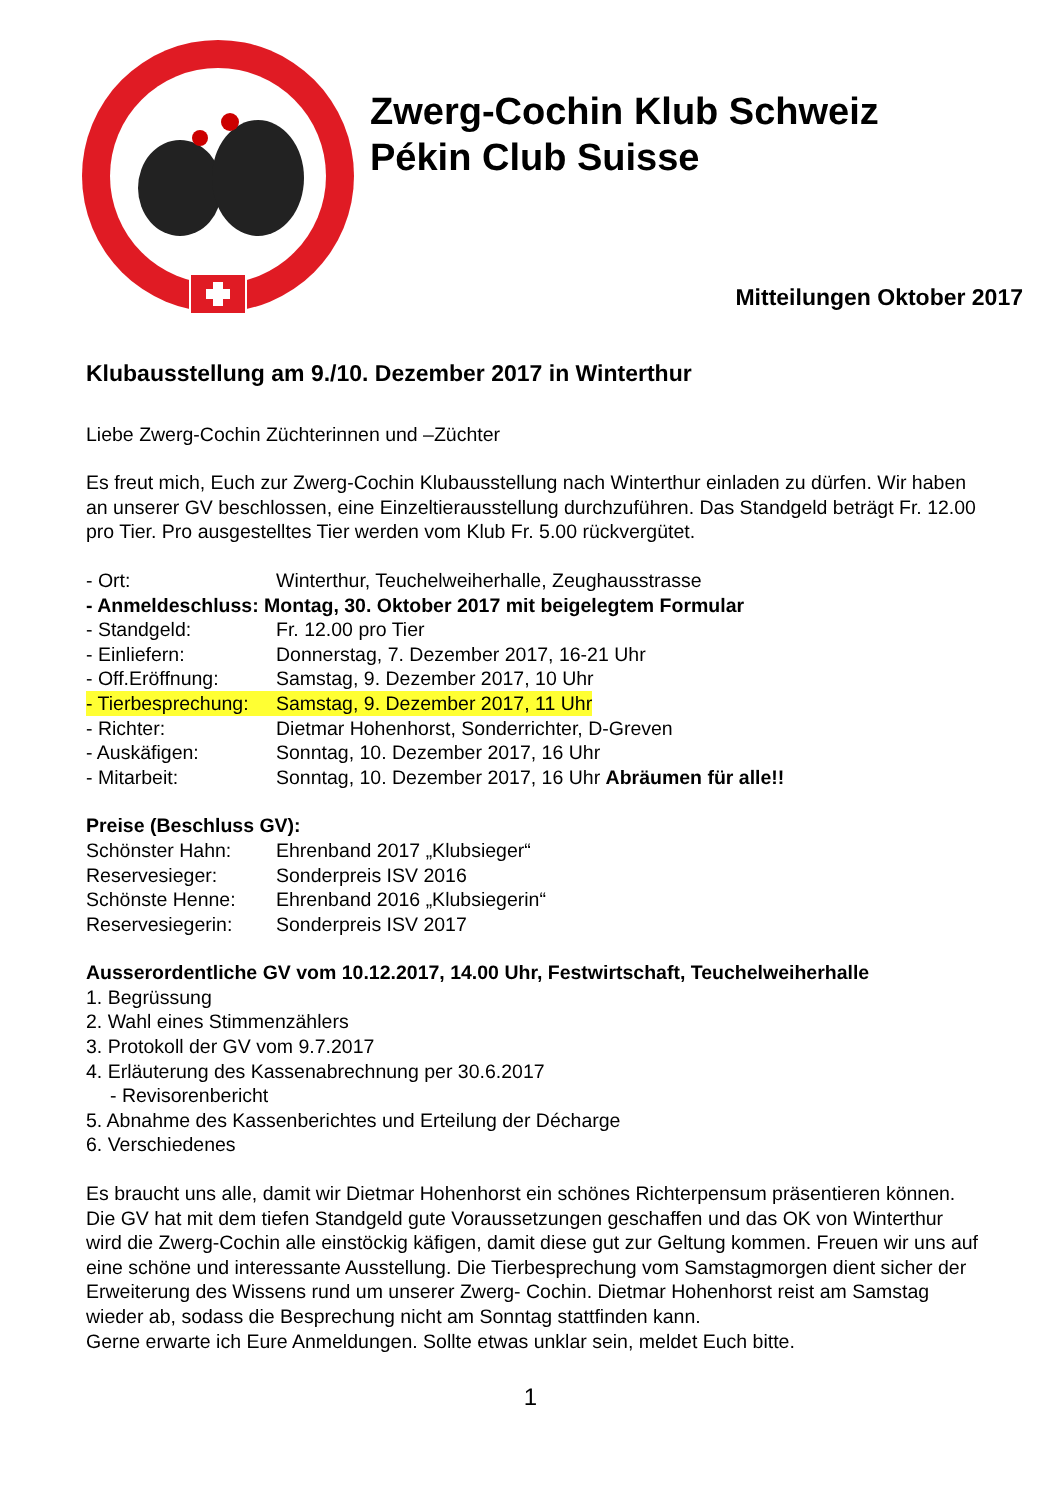Zwerg-Cochin Klub Schweiz
Pékin Club Suisse
Mitteilungen Oktober 2017
Klubausstellung am 9./10. Dezember 2017 in Winterthur
Liebe Zwerg-Cochin Züchterinnen und –Züchter
Es freut mich, Euch zur Zwerg-Cochin Klubausstellung nach Winterthur einladen zu dürfen. Wir haben an unserer GV beschlossen, eine Einzeltierausstellung durchzuführen. Das Standgeld beträgt Fr. 12.00 pro Tier. Pro ausgestelltes Tier werden vom Klub Fr. 5.00 rückvergütet.
- Ort: Winterthur, Teuchelweiherhalle, Zeughausstrasse
- Anmeldeschluss: Montag, 30. Oktober 2017 mit beigelegtem Formular
- Standgeld: Fr. 12.00 pro Tier
- Einliefern: Donnerstag, 7. Dezember 2017, 16-21 Uhr
- Off.Eröffnung: Samstag, 9. Dezember 2017, 10 Uhr
- Tierbesprechung: Samstag, 9. Dezember 2017, 11 Uhr
- Richter: Dietmar Hohenhorst, Sonderrichter, D-Greven
- Auskäfigen: Sonntag, 10. Dezember 2017, 16 Uhr
- Mitarbeit: Sonntag, 10. Dezember 2017, 16 Uhr Abräumen für alle!!
Preise (Beschluss GV):
Schönster Hahn: Ehrenband 2017 „Klubsieger“
Reservesieger: Sonderpreis ISV 2016
Schönste Henne: Ehrenband 2016 „Klubsiegerin“
Reservesiegerin: Sonderpreis ISV 2017
Ausserordentliche GV vom 10.12.2017, 14.00 Uhr, Festwirtschaft, Teuchelweiherhalle
1. Begrüssung
2. Wahl eines Stimmenzählers
3. Protokoll der GV vom 9.7.2017
4. Erläuterung des Kassenabrechnung per 30.6.2017
- Revisorenbericht
5. Abnahme des Kassenberichtes und Erteilung der Décharge
6. Verschiedenes
Es braucht uns alle, damit wir Dietmar Hohenhorst ein schönes Richterpensum präsentieren können. Die GV hat mit dem tiefen Standgeld gute Voraussetzungen geschaffen und das OK von Winterthur wird die Zwerg-Cochin alle einstöckig käfigen, damit diese gut zur Geltung kommen. Freuen wir uns auf eine schöne und interessante Ausstellung. Die Tierbesprechung vom Samstagmorgen dient sicher der Erweiterung des Wissens rund um unserer Zwerg- Cochin. Dietmar Hohenhorst reist am Samstag wieder ab, sodass die Besprechung nicht am Sonntag stattfinden kann.
Gerne erwarte ich Eure Anmeldungen. Sollte etwas unklar sein, meldet Euch bitte.
1